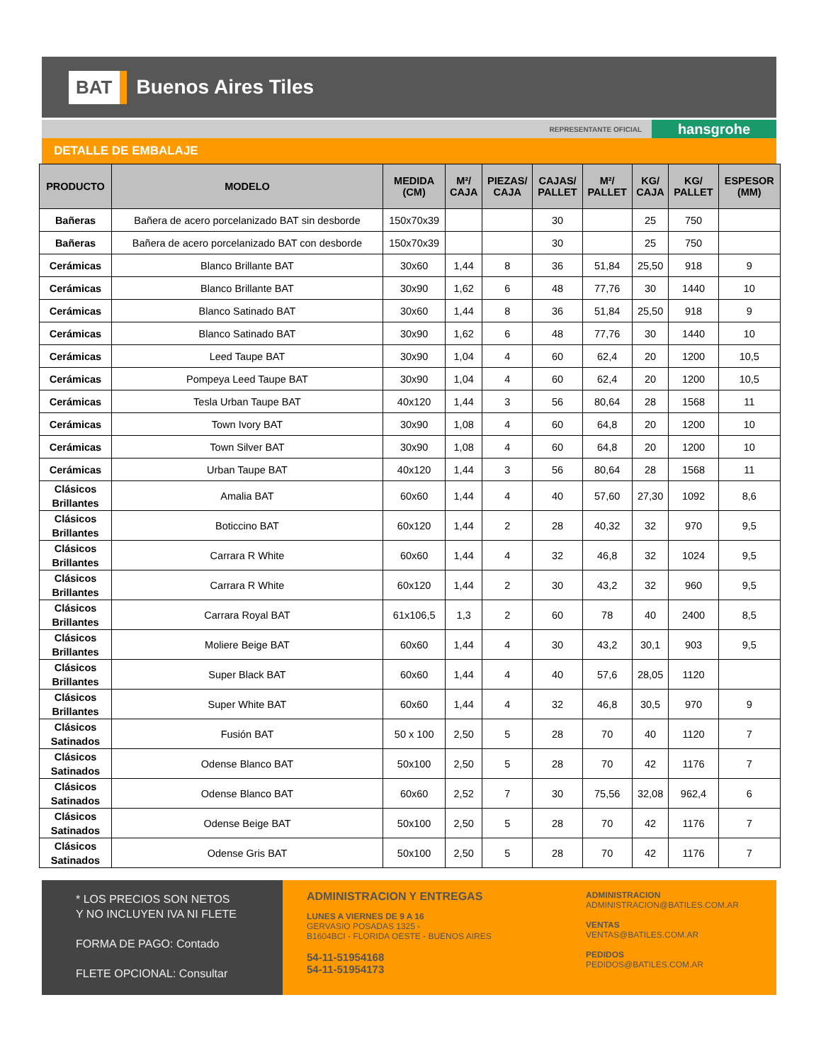BAT Buenos Aires Tiles
REPRESENTANTE OFICIAL hansgrohe
DETALLE DE EMBALAJE
| PRODUCTO | MODELO | MEDIDA (CM) | M²/ CAJA | PIEZAS/ CAJA | CAJAS/ PALLET | M²/ PALLET | KG/ CAJA | KG/ PALLET | ESPESOR (MM) |
| --- | --- | --- | --- | --- | --- | --- | --- | --- | --- |
| Bañeras | Bañera de acero porcelanizado BAT sin desborde | 150x70x39 | | | 30 | | 25 | 750 | |
| Bañeras | Bañera de acero porcelanizado BAT con desborde | 150x70x39 | | | 30 | | 25 | 750 | |
| Cerámicas | Blanco Brillante BAT | 30x60 | 1,44 | 8 | 36 | 51,84 | 25,50 | 918 | 9 |
| Cerámicas | Blanco Brillante BAT | 30x90 | 1,62 | 6 | 48 | 77,76 | 30 | 1440 | 10 |
| Cerámicas | Blanco Satinado BAT | 30x60 | 1,44 | 8 | 36 | 51,84 | 25,50 | 918 | 9 |
| Cerámicas | Blanco Satinado BAT | 30x90 | 1,62 | 6 | 48 | 77,76 | 30 | 1440 | 10 |
| Cerámicas | Leed Taupe BAT | 30x90 | 1,04 | 4 | 60 | 62,4 | 20 | 1200 | 10,5 |
| Cerámicas | Pompeya Leed Taupe BAT | 30x90 | 1,04 | 4 | 60 | 62,4 | 20 | 1200 | 10,5 |
| Cerámicas | Tesla Urban Taupe BAT | 40x120 | 1,44 | 3 | 56 | 80,64 | 28 | 1568 | 11 |
| Cerámicas | Town Ivory BAT | 30x90 | 1,08 | 4 | 60 | 64,8 | 20 | 1200 | 10 |
| Cerámicas | Town Silver BAT | 30x90 | 1,08 | 4 | 60 | 64,8 | 20 | 1200 | 10 |
| Cerámicas | Urban Taupe BAT | 40x120 | 1,44 | 3 | 56 | 80,64 | 28 | 1568 | 11 |
| Clásicos Brillantes | Amalia BAT | 60x60 | 1,44 | 4 | 40 | 57,60 | 27,30 | 1092 | 8,6 |
| Clásicos Brillantes | Boticcino BAT | 60x120 | 1,44 | 2 | 28 | 40,32 | 32 | 970 | 9,5 |
| Clásicos Brillantes | Carrara R White | 60x60 | 1,44 | 4 | 32 | 46,8 | 32 | 1024 | 9,5 |
| Clásicos Brillantes | Carrara R White | 60x120 | 1,44 | 2 | 30 | 43,2 | 32 | 960 | 9,5 |
| Clásicos Brillantes | Carrara Royal BAT | 61x106,5 | 1,3 | 2 | 60 | 78 | 40 | 2400 | 8,5 |
| Clásicos Brillantes | Moliere Beige BAT | 60x60 | 1,44 | 4 | 30 | 43,2 | 30,1 | 903 | 9,5 |
| Clásicos Brillantes | Super Black BAT | 60x60 | 1,44 | 4 | 40 | 57,6 | 28,05 | 1120 | |
| Clásicos Brillantes | Super White BAT | 60x60 | 1,44 | 4 | 32 | 46,8 | 30,5 | 970 | 9 |
| Clásicos Satinados | Fusión BAT | 50 x 100 | 2,50 | 5 | 28 | 70 | 40 | 1120 | 7 |
| Clásicos Satinados | Odense Blanco BAT | 50x100 | 2,50 | 5 | 28 | 70 | 42 | 1176 | 7 |
| Clásicos Satinados | Odense Blanco BAT | 60x60 | 2,52 | 7 | 30 | 75,56 | 32,08 | 962,4 | 6 |
| Clásicos Satinados | Odense Beige BAT | 50x100 | 2,50 | 5 | 28 | 70 | 42 | 1176 | 7 |
| Clásicos Satinados | Odense Gris BAT | 50x100 | 2,50 | 5 | 28 | 70 | 42 | 1176 | 7 |
* LOS PRECIOS SON NETOS
Y NO INCLUYEN IVA NI FLETE
FORMA DE PAGO: Contado
FLETE OPCIONAL: Consultar
ADMINISTRACION Y ENTREGAS
LUNES A VIERNES DE 9 A 16
GERVASIO POSADAS 1325 -
B1604BCI - FLORIDA OESTE - BUENOS AIRES
54-11-51954168
54-11-51954173
ADMINISTRACION
ADMINISTRACION@BATILES.COM.AR
VENTAS
VENTAS@BATILES.COM.AR
PEDIDOS
PEDIDOS@BATILES.COM.AR